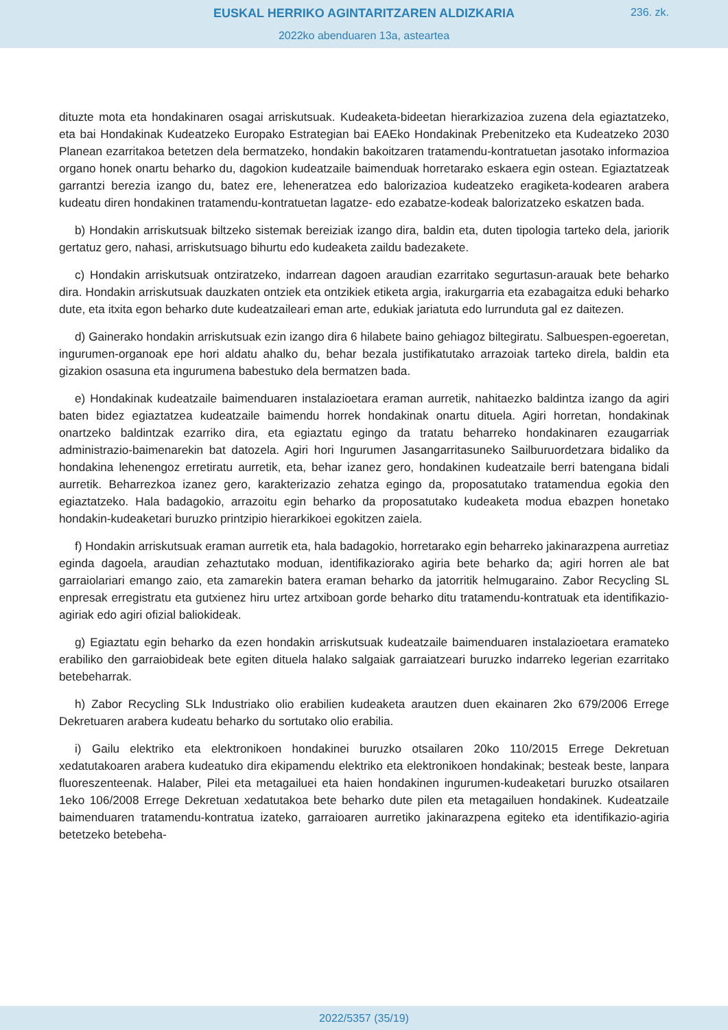EUSKAL HERRIKO AGINTARITZAREN ALDIZKARIA
236. zk.
2022ko abenduaren 13a, asteartea
dituzte mota eta hondakinaren osagai arriskutsuak. Kudeaketa-bideetan hierarkizazioa zuzena dela egiaztatzeko, eta bai Hondakinak Kudeatzeko Europako Estrategian bai EAEko Hondakinak Prebenitzeko eta Kudeatzeko 2030 Planean ezarritakoa betetzen dela bermatzeko, hondakin bakoitzaren tratamendu-kontratuetan jasotako informazioa organo honek onartu beharko du, dagokion kudeatzaile baimenduak horretarako eskaera egin ostean. Egiaztatzeak garrantzi berezia izango du, batez ere, leheneratzea edo balorizazioa kudeatzeko eragiketa-kodearen arabera kudeatu diren hondakinen tratamendu-kontratuetan lagatze- edo ezabatze-kodeak balorizatzeko eskatzen bada.
b) Hondakin arriskutsuak biltzeko sistemak bereiziak izango dira, baldin eta, duten tipologia tarteko dela, jariorik gertatuz gero, nahasi, arriskutsuago bihurtu edo kudeaketa zaildu badezakete.
c) Hondakin arriskutsuak ontziratzeko, indarrean dagoen araudian ezarritako segurtasun-arauak bete beharko dira. Hondakin arriskutsuak dauzkaten ontziek eta ontzikiek etiketa argia, irakurgarria eta ezabagaitza eduki beharko dute, eta itxita egon beharko dute kudeatzaileari eman arte, edukiak jariatuta edo lurrunduta gal ez daitezen.
d) Gainerako hondakin arriskutsuak ezin izango dira 6 hilabete baino gehiagoz biltegiratu. Salbuespen-egoeretan, ingurumen-organoak epe hori aldatu ahalko du, behar bezala justifikatutako arrazoiak tarteko direla, baldin eta gizakion osasuna eta ingurumena babestuko dela bermatzen bada.
e) Hondakinak kudeatzaile baimenduaren instalazioetara eraman aurretik, nahitaezko baldintza izango da agiri baten bidez egiaztatzea kudeatzaile baimendu horrek hondakinak onartu dituela. Agiri horretan, hondakinak onartzeko baldintzak ezarriko dira, eta egiaztatu egingo da tratatu beharreko hondakinaren ezaugarriak administrazio-baimenarekin bat datozela. Agiri hori Ingurumen Jasangarritasuneko Sailburuordetzara bidaliko da hondakina lehenengoz erretiratu aurretik, eta, behar izanez gero, hondakinen kudeatzaile berri batengana bidali aurretik. Beharrezkoa izanez gero, karakterizazio zehatza egingo da, proposatutako tratamendua egokia den egiaztatzeko. Hala badagokio, arrazoitu egin beharko da proposatutako kudeaketa modua ebazpen honetako hondakin-kudeaketari buruzko printzipio hierarkikoei egokitzen zaiela.
f) Hondakin arriskutsuak eraman aurretik eta, hala badagokio, horretarako egin beharreko jakinarazpena aurretiaz eginda dagoela, araudian zehaztutako moduan, identifikaziorako agiria bete beharko da; agiri horren ale bat garraiolariari emango zaio, eta zamarekin batera eraman beharko da jatorritik helmugaraino. Zabor Recycling SL enpresak erregistratu eta gutxienez hiru urtez artxiboan gorde beharko ditu tratamendu-kontratuak eta identifikazio-agiriak edo agiri ofizial baliokideak.
g) Egiaztatu egin beharko da ezen hondakin arriskutsuak kudeatzaile baimenduaren instalazioetara eramateko erabiliko den garraiobideak bete egiten dituela halako salgaiak garraiatzeari buruzko indarreko legerian ezarritako betebeharrak.
h) Zabor Recycling SLk Industriako olio erabilien kudeaketa arautzen duen ekainaren 2ko 679/2006 Errege Dekretuaren arabera kudeatu beharko du sortutako olio erabilia.
i) Gailu elektriko eta elektronikoen hondakinei buruzko otsailaren 20ko 110/2015 Errege Dekretuan xedatutakoaren arabera kudeatuko dira ekipamendu elektriko eta elektronikoen hondakinak; besteak beste, lanpara fluoreszenteenak. Halaber, Pilei eta metagailuei eta haien hondakinen ingurumen-kudeaketari buruzko otsailaren 1eko 106/2008 Errege Dekretuan xedatutakoa bete beharko dute pilen eta metagailuen hondakinek. Kudeatzaile baimenduaren tratamendu-kontratua izateko, garraioaren aurretiko jakinarazpena egiteko eta identifikazio-agiria betetzeko betebeha-
2022/5357 (35/19)